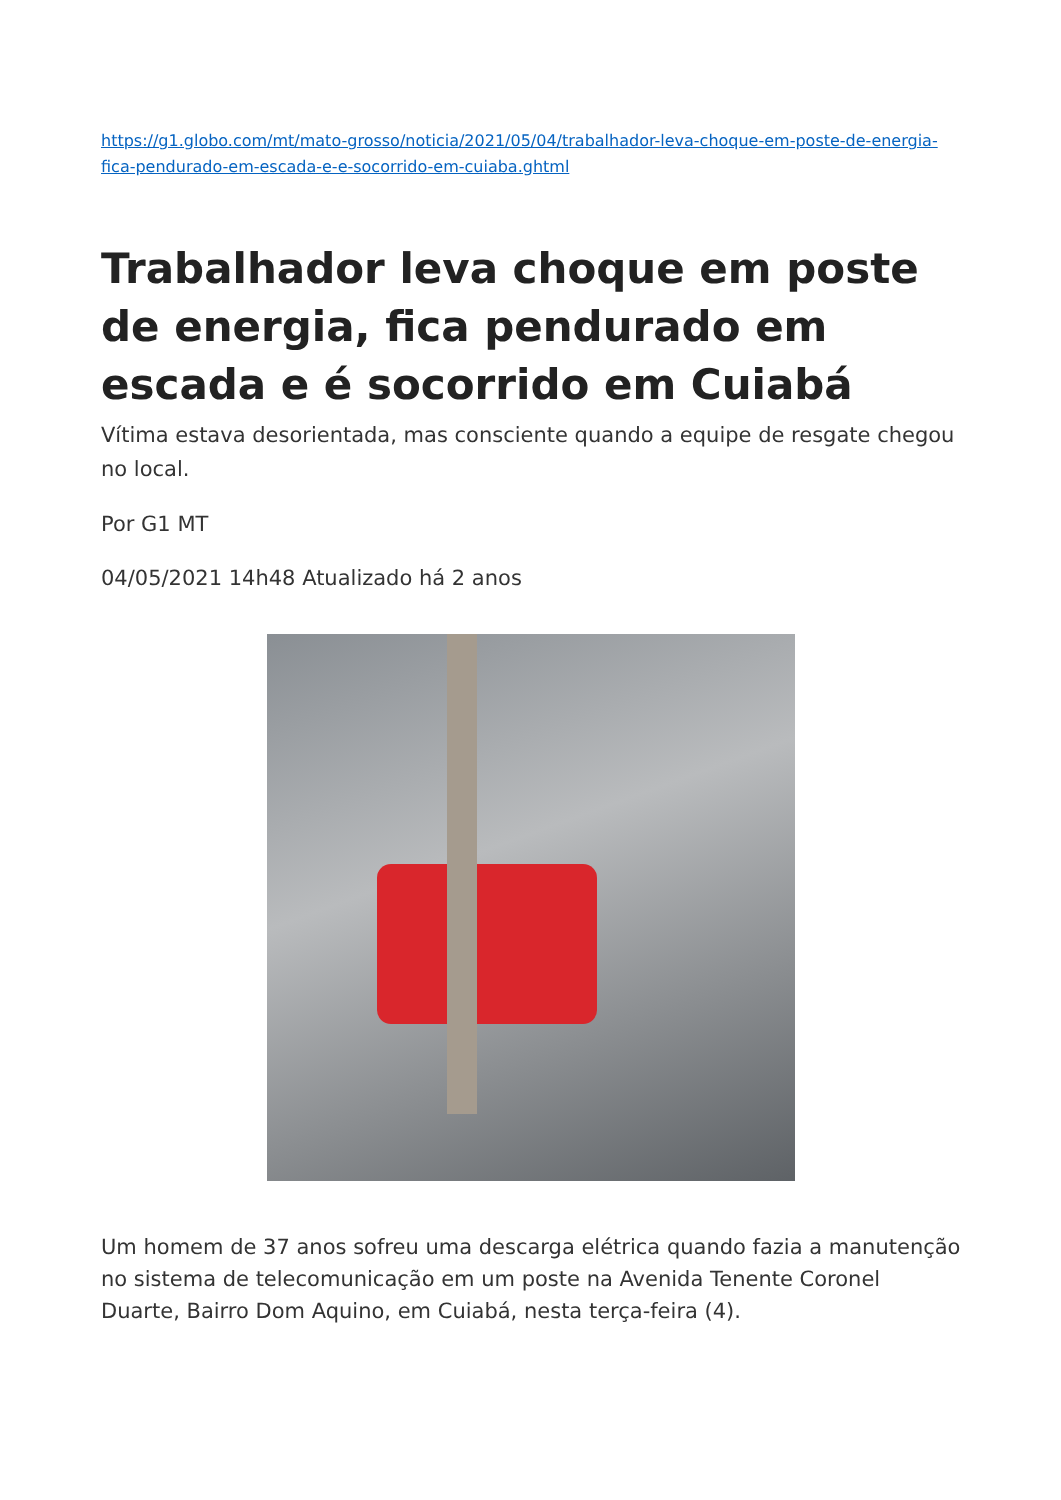https://g1.globo.com/mt/mato-grosso/noticia/2021/05/04/trabalhador-leva-choque-em-poste-de-energia-fica-pendurado-em-escada-e-e-socorrido-em-cuiaba.ghtml
Trabalhador leva choque em poste de energia, fica pendurado em escada e é socorrido em Cuiabá
Vítima estava desorientada, mas consciente quando a equipe de resgate chegou no local.
Por G1 MT
04/05/2021 14h48 Atualizado há 2 anos
Um homem de 37 anos sofreu uma descarga elétrica quando fazia a manutenção no sistema de telecomunicação em um poste na Avenida Tenente Coronel Duarte, Bairro Dom Aquino, em Cuiabá, nesta terça-feira (4).